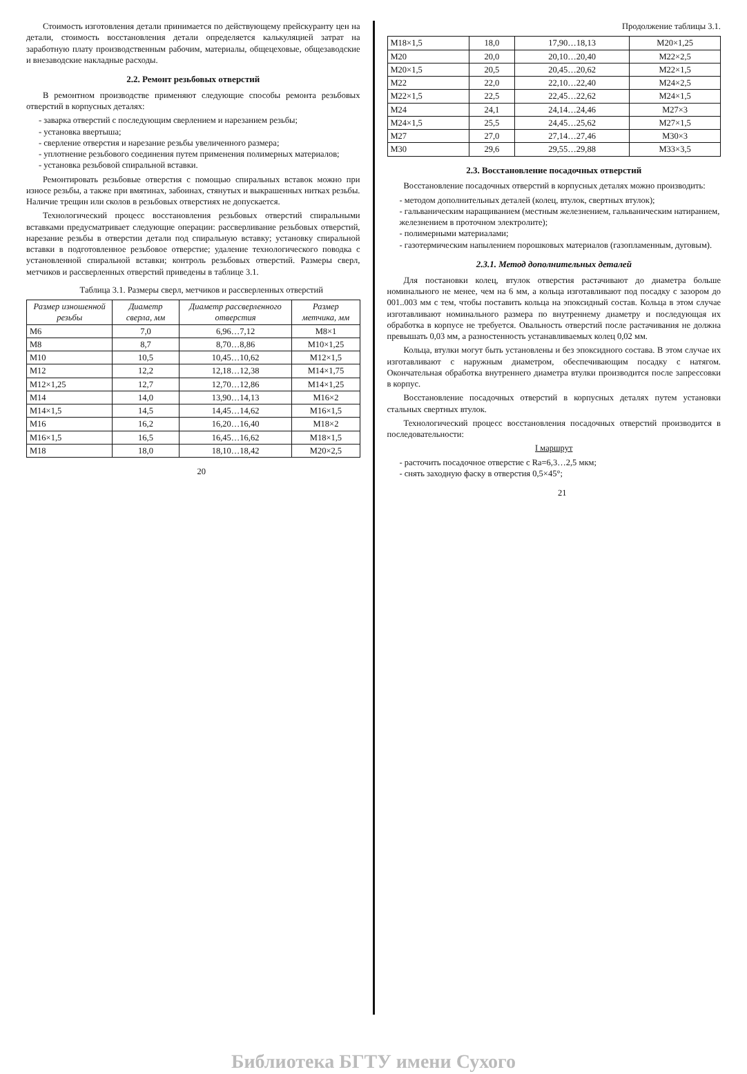Стоимость изготовления детали принимается по действующему прейскуранту цен на детали, стоимость восстановления детали определяется калькуляцией затрат на заработную плату производственным рабочим, материалы, общецеховые, общезаводские и внезаводские накладные расходы.
2.2. Ремонт резьбовых отверстий
В ремонтном производстве применяют следующие способы ремонта резьбовых отверстий в корпусных деталях:
- заварка отверстий с последующим сверлением и нарезанием резьбы;
- установка ввертыша;
- сверление отверстия и нарезание резьбы увеличенного размера;
- уплотнение резьбового соединения путем применения полимерных материалов;
- установка резьбовой спиральной вставки.
Ремонтировать резьбовые отверстия с помощью спиральных вставок можно при износе резьбы, а также при вмятинах, забоинах, стянутых и выкрашенных нитках резьбы. Наличие трещин или сколов в резьбовых отверстиях не допускается.
Технологический процесс восстановления резьбовых отверстий спиральными вставками предусматривает следующие операции: рассверливание резьбовых отверстий, нарезание резьбы в отверстии детали под спиральную вставку; установку спиральной вставки в подготовленное резьбовое отверстие; удаление технологического поводка с установленной спиральной вставки; контроль резьбовых отверстий. Размеры сверл, метчиков и рассверленных отверстий приведены в таблице 3.1.
Таблица 3.1. Размеры сверл, метчиков и рассверленных отверстий
| Размер изношенной резьбы | Диаметр сверла, мм | Диаметр рассверленного отверстия | Размер метчика, мм |
| --- | --- | --- | --- |
| М6 | 7,0 | 6,96…7,12 | М8×1 |
| М8 | 8,7 | 8,70…8,86 | М10×1,25 |
| М10 | 10,5 | 10,45…10,62 | М12×1,5 |
| М12 | 12,2 | 12,18…12,38 | М14×1,75 |
| М12×1,25 | 12,7 | 12,70…12,86 | М14×1,25 |
| М14 | 14,0 | 13,90…14,13 | М16×2 |
| М14×1,5 | 14,5 | 14,45…14,62 | М16×1,5 |
| М16 | 16,2 | 16,20…16,40 | М18×2 |
| М16×1,5 | 16,5 | 16,45…16,62 | М18×1,5 |
| М18 | 18,0 | 18,10…18,42 | М20×2,5 |
20
Продолжение таблицы 3.1.
| М18×1,5 | 18,0 | 17,90…18,13 | М20×1,25 |
| М20 | 20,0 | 20,10…20,40 | М22×2,5 |
| М20×1,5 | 20,5 | 20,45…20,62 | М22×1,5 |
| М22 | 22,0 | 22,10…22,40 | М24×2,5 |
| М22×1,5 | 22,5 | 22,45…22,62 | М24×1,5 |
| М24 | 24,1 | 24,14…24,46 | М27×3 |
| М24×1,5 | 25,5 | 24,45…25,62 | М27×1,5 |
| М27 | 27,0 | 27,14…27,46 | М30×3 |
| М30 | 29,6 | 29,55…29,88 | М33×3,5 |
2.3. Восстановление посадочных отверстий
Восстановление посадочных отверстий в корпусных деталях можно производить:
- методом дополнительных деталей (колец, втулок, свертных втулок);
- гальваническим наращиванием (местным железнением, гальваническим натиранием, железнением в проточном электролите);
- полимерными материалами;
- газотермическим напылением порошковых материалов (газопламенным, дуговым).
2.3.1. Метод дополнительных деталей
Для постановки колец, втулок отверстия растачивают до диаметра больше номинального не менее, чем на 6 мм, а кольца изготавливают под посадку с зазором до 001..003 мм с тем, чтобы поставить кольца на эпоксидный состав. Кольца в этом случае изготавливают номинального размера по внутреннему диаметру и последующая их обработка в корпусе не требуется. Овальность отверстий после растачивания не должна превышать 0,03 мм, а разностенность устанавливаемых колец 0,02 мм.
Кольца, втулки могут быть установлены и без эпоксидного состава. В этом случае их изготавливают с наружным диаметром, обеспечивающим посадку с натягом. Окончательная обработка внутреннего диаметра втулки производится после запрессовки в корпус.
Восстановление посадочных отверстий в корпусных деталях путем установки стальных свертных втулок.
Технологический процесс восстановления посадочных отверстий производится в последовательности:
I маршрут
- расточить посадочное отверстие с Ra=6,3…2,5 мкм;
- снять заходную фаску в отверстия 0,5×45°;
21
Библиотека БГТУ имени Сухого